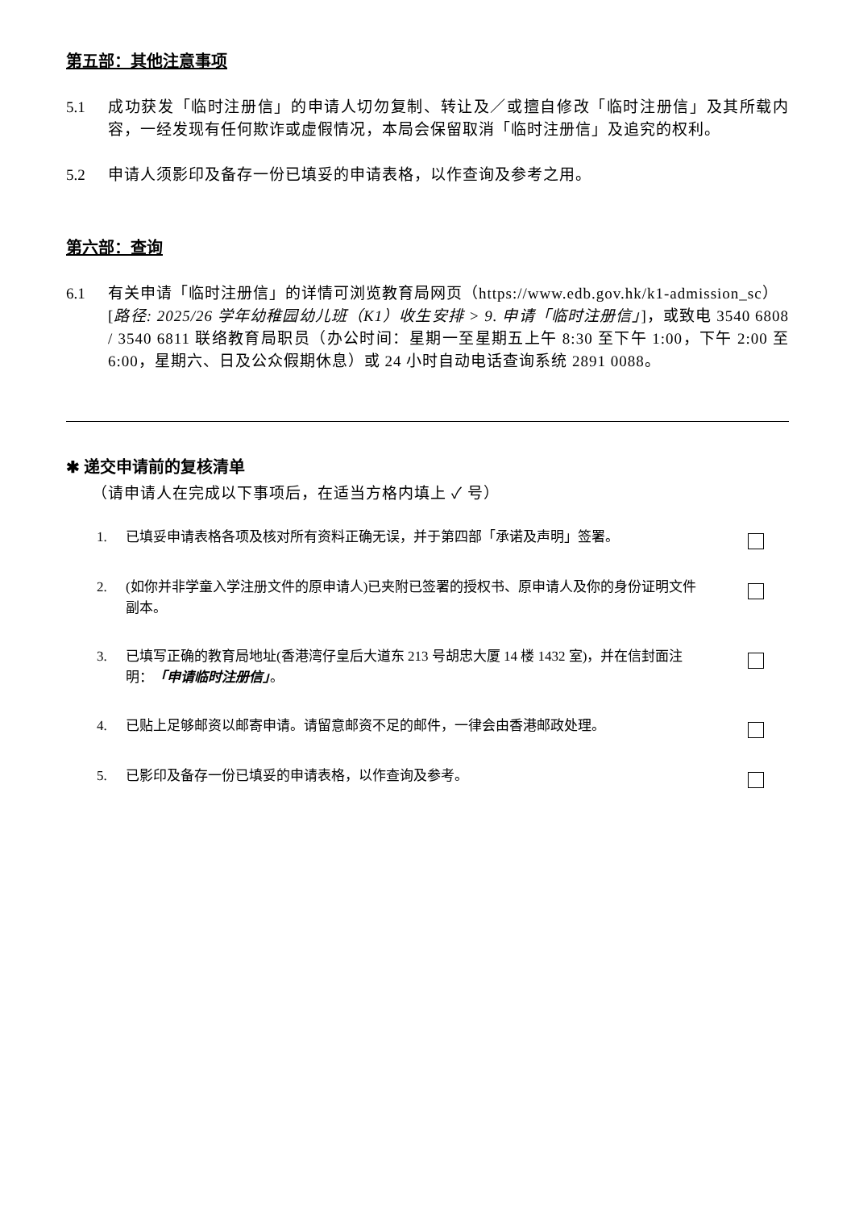第五部：其他注意事项
5.1 成功获发「临时注册信」的申请人切勿复制、转让及／或擅自修改「临时注册信」及其所载内容，一经发现有任何欺诈或虚假情况，本局会保留取消「临时注册信」及追究的权利。
5.2 申请人须影印及备存一份已填妥的申请表格，以作查询及参考之用。
第六部：查询
6.1 有关申请「临时注册信」的详情可浏览教育局网页（https://www.edb.gov.hk/k1-admission_sc）
[路径: 2025/26 学年幼稚园幼儿班（K1）收生安排 > 9. 申请「临时注册信」]，或致电 3540 6808 / 3540 6811 联络教育局职员（办公时间：星期一至星期五上午 8:30 至下午 1:00，下午 2:00 至 6:00，星期六、日及公众假期休息）或 24 小时自动电话查询系统 2891 0088。
✱ 递交申请前的复核清单
（请申请人在完成以下事项后，在适当方格内填上 ✓ 号）
1. 已填妥申请表格各项及核对所有资料正确无误，并于第四部「承诺及声明」签署。
2. (如你并非学童入学注册文件的原申请人)已夹附已签署的授权书、原申请人及你的身份证明文件副本。
3. 已填写正确的教育局地址(香港湾仔皇后大道东 213 号胡忠大厦 14 楼 1432 室)，并在信封面注明：「申请临时注册信」。
4. 已贴上足够邮资以邮寄申请。请留意邮资不足的邮件，一律会由香港邮政处理。
5. 已影印及备存一份已填妥的申请表格，以作查询及参考。